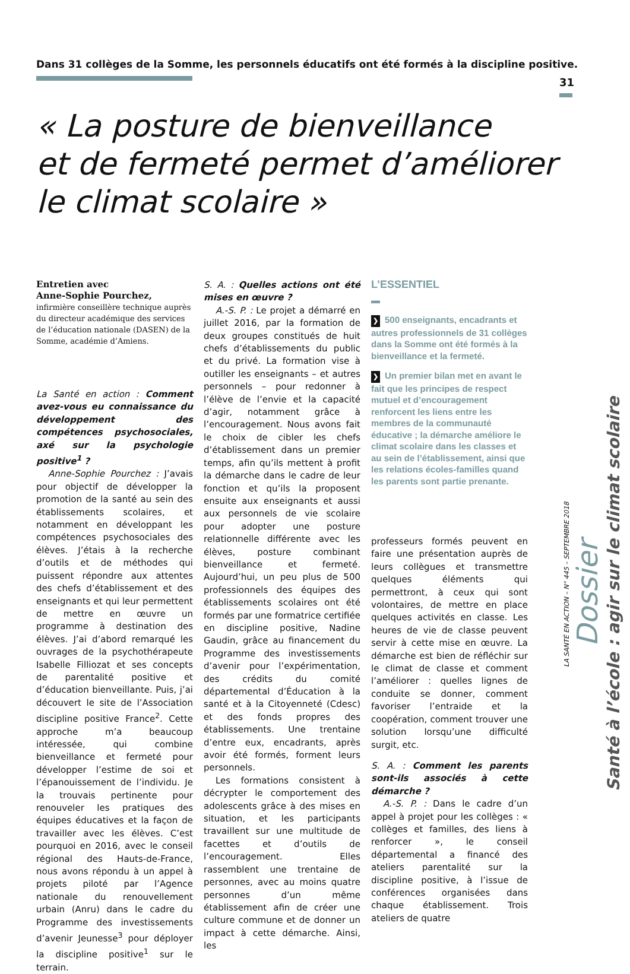Dans 31 collèges de la Somme, les personnels éducatifs ont été formés à la discipline positive.
31
« La posture de bienveillance
et de fermeté permet d’améliorer
le climat scolaire »
Entretien avec
Anne-Sophie Pourchez,
infirmière conseillère technique auprès du directeur académique des services de l’éducation nationale (DASEN) de la Somme, académie d’Amiens.
La Santé en action : Comment avez-vous eu connaissance du développement des compétences psychosociales, axé sur la psychologie positive<sup>1</sup> ?
Anne-Sophie Pourchez : J’avais pour objectif de développer la promotion de la santé au sein des établissements scolaires, et notamment en développant les compétences psychosociales des élèves. J’étais à la recherche d’outils et de méthodes qui puissent répondre aux attentes des chefs d’établissement et des enseignants et qui leur permettent de mettre en œuvre un programme à destination des élèves. J’ai d’abord remarqué les ouvrages de la psychothérapeute Isabelle Filliozat et ses concepts de parentalité positive et d’éducation bienveillante. Puis, j’ai découvert le site de l’Association discipline positive France<sup>2</sup>. Cette approche m’a beaucoup intéressée, qui combine bienveillance et fermeté pour développer l’estime de soi et l’épanouissement de l’individu. Je la trouvais pertinente pour renouveler les pratiques des équipes éducatives et la façon de travailler avec les élèves. C’est pourquoi en 2016, avec le conseil régional des Hauts-de-France, nous avons répondu à un appel à projets piloté par l’Agence nationale du renouvellement urbain (Anru) dans le cadre du Programme des investissements d’avenir Jeunesse<sup>3</sup> pour déployer la discipline positive<sup>1</sup> sur le terrain.
S. A. : Quelles actions ont été mises en œuvre ?
A.-S. P. : Le projet a démarré en juillet 2016, par la formation de deux groupes constitués de huit chefs d’établissements du public et du privé. La formation vise à outiller les enseignants – et autres personnels – pour redonner à l’élève de l’envie et la capacité d’agir, notamment grâce à l’encouragement. Nous avons fait le choix de cibler les chefs d’établissement dans un premier temps, afin qu’ils mettent à profit la démarche dans le cadre de leur fonction et qu’ils la proposent ensuite aux enseignants et aussi aux personnels de vie scolaire pour adopter une posture relationnelle différente avec les élèves, posture combinant bienveillance et fermeté. Aujourd’hui, un peu plus de 500 professionnels des équipes des établissements scolaires ont été formés par une formatrice certifiée en discipline positive, Nadine Gaudin, grâce au financement du Programme des investissements d’avenir pour l’expérimentation, des crédits du comité départemental d’Éducation à la santé et à la Citoyenneté (Cdesc) et des fonds propres des établissements. Une trentaine d’entre eux, encadrants, après avoir été formés, forment leurs personnels.
Les formations consistent à décrypter le comportement des adolescents grâce à des mises en situation, et les participants travaillent sur une multitude de facettes et d’outils de l’encouragement. Elles rassemblent une trentaine de personnes, avec au moins quatre personnes d’un même établissement afin de créer une culture commune et de donner un impact à cette démarche. Ainsi, les
L’ESSENTIEL
▬
❯ 500 enseignants, encadrants et autres professionnels de 31 collèges dans la Somme ont été formés à la bienveillance et la fermeté.
❯ Un premier bilan met en avant le fait que les principes de respect mutuel et d’encouragement renforcent les liens entre les membres de la communauté éducative ; la démarche améliore le climat scolaire dans les classes et au sein de l’établissement, ainsi que les relations écoles-familles quand les parents sont partie prenante.
professeurs formés peuvent en faire une présentation auprès de leurs collègues et transmettre quelques éléments qui permettront, à ceux qui sont volontaires, de mettre en place quelques activités en classe. Les heures de vie de classe peuvent servir à cette mise en œuvre. La démarche est bien de réfléchir sur le climat de classe et comment l’améliorer : quelles lignes de conduite se donner, comment favoriser l’entraide et la coopération, comment trouver une solution lorsqu’une difficulté surgit, etc.
S. A. : Comment les parents sont-ils associés à cette démarche ?
A.-S. P. : Dans le cadre d’un appel à projet pour les collèges : « collèges et familles, des liens à renforcer », le conseil départemental a financé des ateliers parentalité sur la discipline positive, à l’issue de conférences organisées dans chaque établissement. Trois ateliers de quatre
LA SANTÉ EN ACTION – N° 445 – SEPTEMBRE 2018
Dossier
Santé à l’école : agir sur le climat scolaire